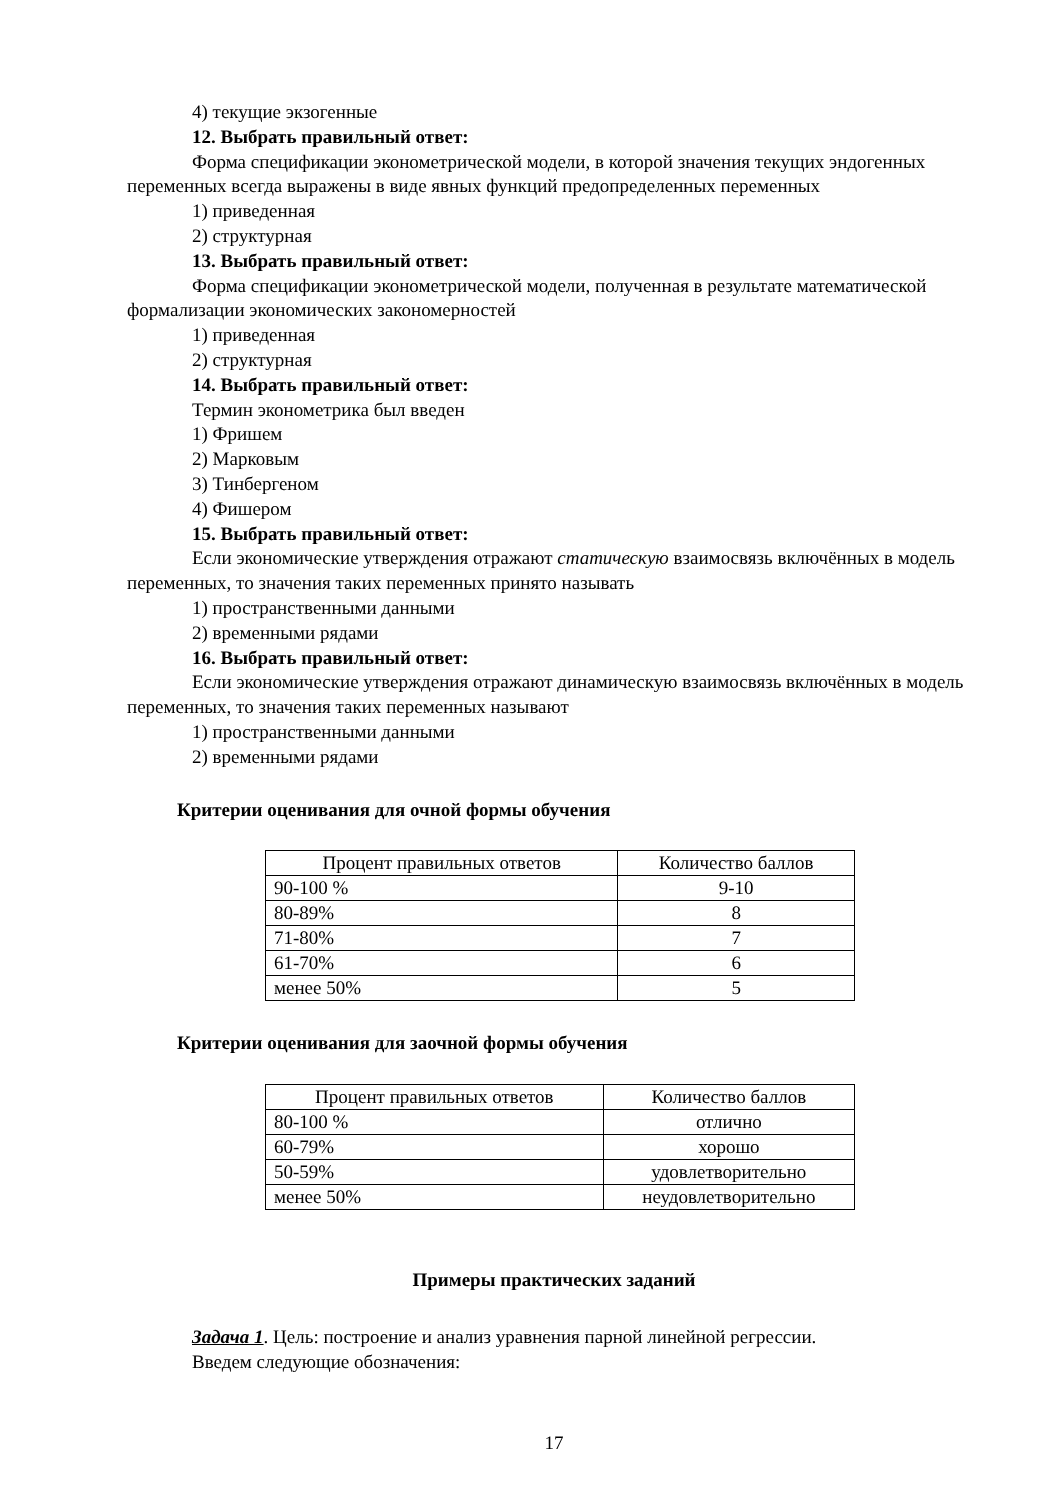4) текущие экзогенные
12. Выбрать правильный ответ:
Форма спецификации эконометрической модели, в которой значения текущих эндогенных переменных всегда выражены в виде явных функций предопределенных переменных
1) приведенная
2) структурная
13. Выбрать правильный ответ:
Форма спецификации эконометрической модели, полученная в результате математической формализации экономических закономерностей
1) приведенная
2) структурная
14. Выбрать правильный ответ:
Термин эконометрика был введен
1) Фришем
2) Марковым
3) Тинбергеном
4) Фишером
15. Выбрать правильный ответ:
Если экономические утверждения отражают статическую взаимосвязь включённых в модель переменных, то значения таких переменных принято называть
1) пространственными данными
2) временными рядами
16. Выбрать правильный ответ:
Если экономические утверждения отражают динамическую взаимосвязь включённых в модель переменных, то значения таких переменных называют
1) пространственными данными
2) временными рядами
Критерии оценивания для очной формы обучения
| Процент правильных ответов | Количество баллов |
| 90-100 % | 9-10 |
| 80-89% | 8 |
| 71-80% | 7 |
| 61-70% | 6 |
| менее 50% | 5 |
Критерии оценивания для заочной формы обучения
| Процент правильных ответов | Количество баллов |
| 80-100 % | отлично |
| 60-79% | хорошо |
| 50-59% | удовлетворительно |
| менее 50% | неудовлетворительно |
Примеры практических заданий
Задача 1. Цель: построение и анализ уравнения парной линейной регрессии.
Введем следующие обозначения:
17